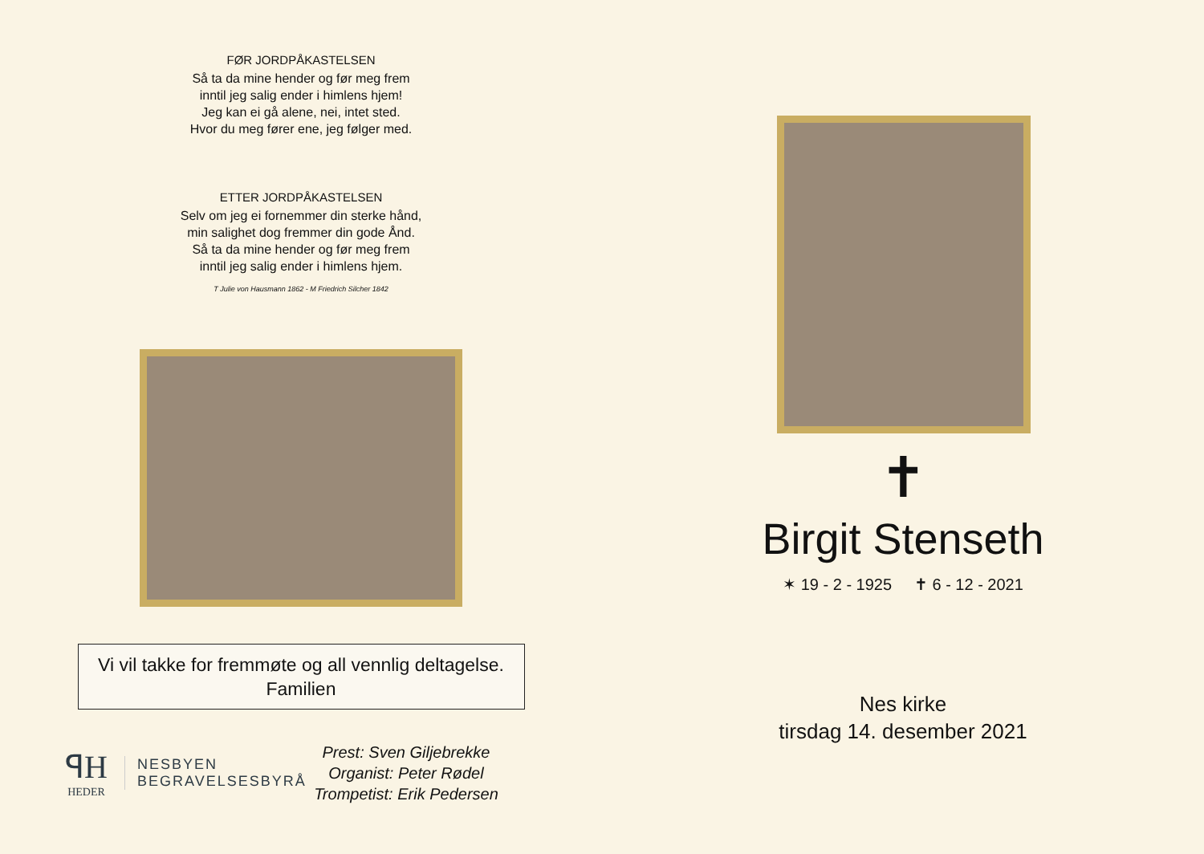FØR JORDPÅKASTELSEN
Så ta da mine hender og før meg frem
inntil jeg salig ender i himlens hjem!
Jeg kan ei gå alene, nei, intet sted.
Hvor du meg fører ene, jeg følger med.
ETTER JORDPÅKASTELSEN
Selv om jeg ei fornemmer din sterke hånd,
min salighet dog fremmer din gode Ånd.
Så ta da mine hender og før meg frem
inntil jeg salig ender i himlens hjem.
T Julie von Hausmann 1862 - M Friedrich Silcher 1842
Vi vil takke for fremmøte og all vennlig deltagelse.
Familien
ꟼH
HEDER
NESBYEN
BEGRAVELSESBYRÅ
Prest: Sven Giljebrekke
Organist: Peter Rødel
Trompetist: Erik Pedersen
✝
Birgit Stenseth
✶ 19 - 2 - 1925 ✝ 6 - 12 - 2021
Nes kirke
tirsdag 14. desember 2021